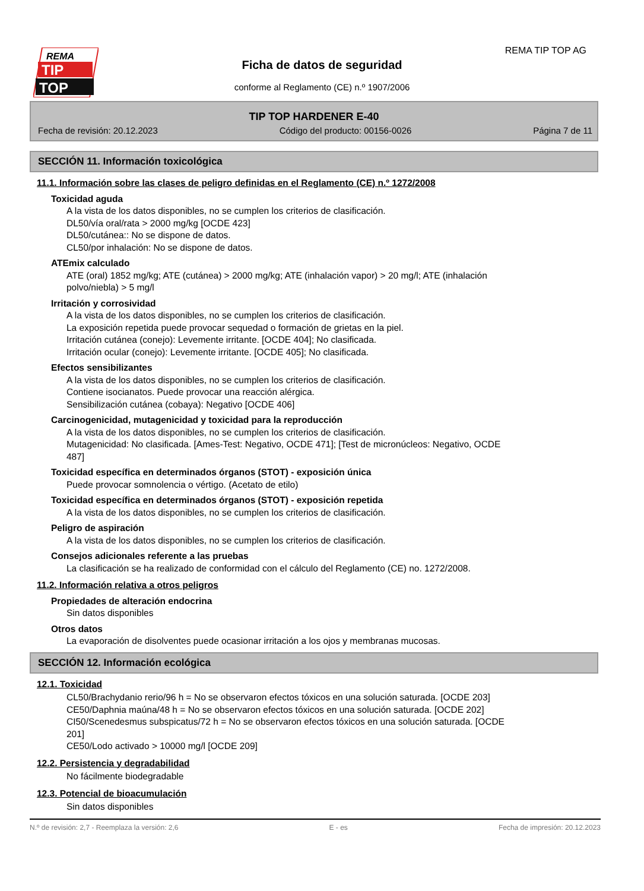REMA
TIP
TOP
REMA TIP TOP AG
Ficha de datos de seguridad
conforme al Reglamento (CE) n.º 1907/2006
TIP TOP HARDENER E-40
Fecha de revisión: 20.12.2023 Código del producto: 00156-0026 Página 7 de 11
SECCIÓN 11. Información toxicológica
11.1. Información sobre las clases de peligro definidas en el Reglamento (CE) n.º 1272/2008
Toxicidad aguda
A la vista de los datos disponibles, no se cumplen los criterios de clasificación.
DL50/vía oral/rata > 2000 mg/kg [OCDE 423]
DL50/cutánea:: No se dispone de datos.
CL50/por inhalación: No se dispone de datos.
ATEmix calculado
ATE (oral) 1852 mg/kg; ATE (cutánea) > 2000 mg/kg; ATE (inhalación vapor) > 20 mg/l; ATE (inhalación
polvo/niebla) > 5 mg/l
Irritación y corrosividad
A la vista de los datos disponibles, no se cumplen los criterios de clasificación.
La exposición repetida puede provocar sequedad o formación de grietas en la piel.
Irritación cutánea (conejo): Levemente irritante. [OCDE 404]; No clasificada.
Irritación ocular (conejo): Levemente irritante. [OCDE 405]; No clasificada.
Efectos sensibilizantes
A la vista de los datos disponibles, no se cumplen los criterios de clasificación.
Contiene isocianatos. Puede provocar una reacción alérgica.
Sensibilización cutánea (cobaya): Negativo [OCDE 406]
Carcinogenicidad, mutagenicidad y toxicidad para la reproducción
A la vista de los datos disponibles, no se cumplen los criterios de clasificación.
Mutagenicidad: No clasificada. [Ames-Test: Negativo, OCDE 471]; [Test de micronúcleos: Negativo, OCDE
487]
Toxicidad específica en determinados órganos (STOT) - exposición única
Puede provocar somnolencia o vértigo. (Acetato de etilo)
Toxicidad específica en determinados órganos (STOT) - exposición repetida
A la vista de los datos disponibles, no se cumplen los criterios de clasificación.
Peligro de aspiración
A la vista de los datos disponibles, no se cumplen los criterios de clasificación.
Consejos adicionales referente a las pruebas
La clasificación se ha realizado de conformidad con el cálculo del Reglamento (CE) no. 1272/2008.
11.2. Información relativa a otros peligros
Propiedades de alteración endocrina
Sin datos disponibles
Otros datos
La evaporación de disolventes puede ocasionar irritación a los ojos y membranas mucosas.
SECCIÓN 12. Información ecológica
12.1. Toxicidad
CL50/Brachydanio rerio/96 h = No se observaron efectos tóxicos en una solución saturada. [OCDE 203]
CE50/Daphnia maúna/48 h = No se observaron efectos tóxicos en una solución saturada. [OCDE 202]
CI50/Scenedesmus subspicatus/72 h = No se observaron efectos tóxicos en una solución saturada. [OCDE
201]
CE50/Lodo activado > 10000 mg/l [OCDE 209]
12.2. Persistencia y degradabilidad
No fácilmente biodegradable
12.3. Potencial de bioacumulación
Sin datos disponibles
N.º de revisión: 2,7 - Reemplaza la versión: 2,6 E - es Fecha de impresión: 20.12.2023